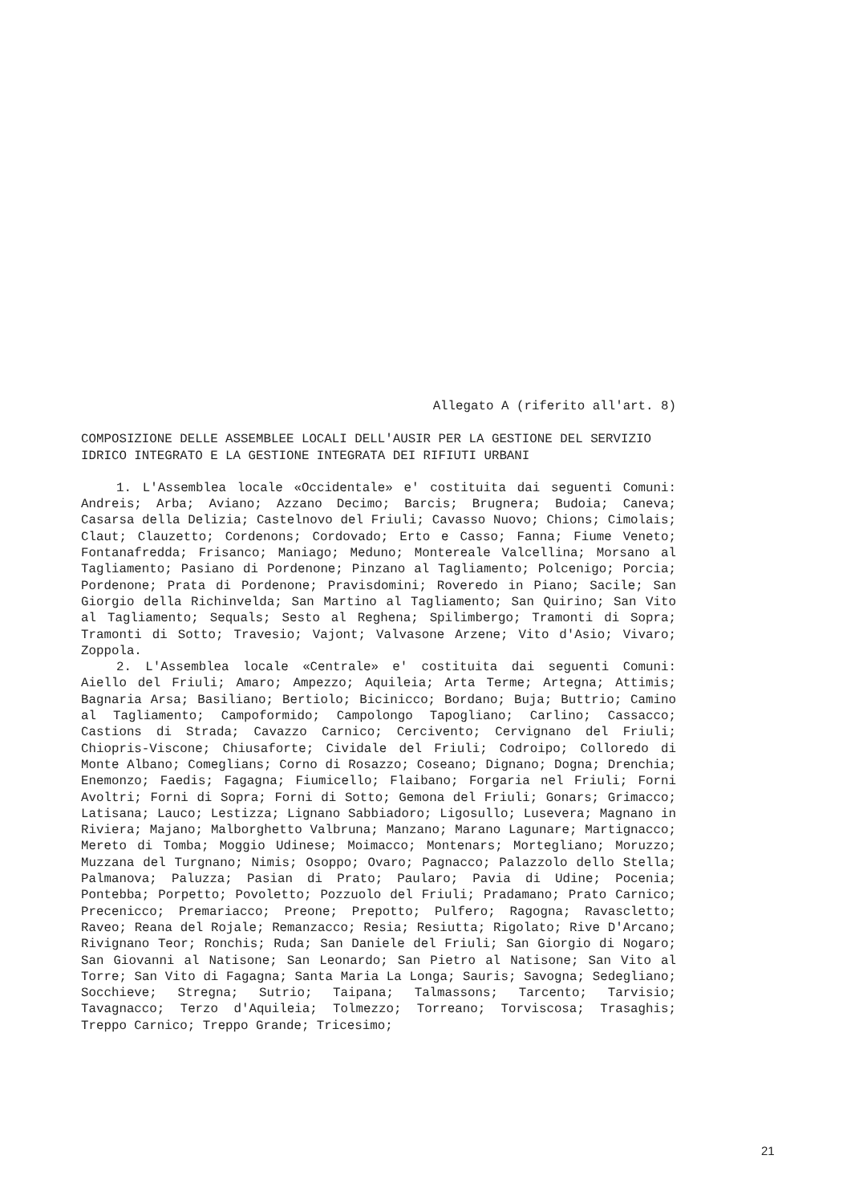Allegato A (riferito all'art. 8)
COMPOSIZIONE DELLE ASSEMBLEE LOCALI DELL'AUSIR PER LA GESTIONE DEL SERVIZIO IDRICO INTEGRATO E LA GESTIONE INTEGRATA DEI RIFIUTI URBANI
1. L'Assemblea locale «Occidentale» e' costituita dai seguenti Comuni: Andreis; Arba; Aviano; Azzano Decimo; Barcis; Brugnera; Budoia; Caneva; Casarsa della Delizia; Castelnovo del Friuli; Cavasso Nuovo; Chions; Cimolais; Claut; Clauzetto; Cordenons; Cordovado; Erto e Casso; Fanna; Fiume Veneto; Fontanafredda; Frisanco; Maniago; Meduno; Montereale Valcellina; Morsano al Tagliamento; Pasiano di Pordenone; Pinzano al Tagliamento; Polcenigo; Porcia; Pordenone; Prata di Pordenone; Pravisdomini; Roveredo in Piano; Sacile; San Giorgio della Richinvelda; San Martino al Tagliamento; San Quirino; San Vito al Tagliamento; Sequals; Sesto al Reghena; Spilimbergo; Tramonti di Sopra; Tramonti di Sotto; Travesio; Vajont; Valvasone Arzene; Vito d'Asio; Vivaro; Zoppola.
2. L'Assemblea locale «Centrale» e' costituita dai seguenti Comuni: Aiello del Friuli; Amaro; Ampezzo; Aquileia; Arta Terme; Artegna; Attimis; Bagnaria Arsa; Basiliano; Bertiolo; Bicinicco; Bordano; Buja; Buttrio; Camino al Tagliamento; Campoformido; Campolongo Tapogliano; Carlino; Cassacco; Castions di Strada; Cavazzo Carnico; Cercivento; Cervignano del Friuli; Chiopris-Viscone; Chiusaforte; Cividale del Friuli; Codroipo; Colloredo di Monte Albano; Comeglians; Corno di Rosazzo; Coseano; Dignano; Dogna; Drenchia; Enemonzo; Faedis; Fagagna; Fiumicello; Flaibano; Forgaria nel Friuli; Forni Avoltri; Forni di Sopra; Forni di Sotto; Gemona del Friuli; Gonars; Grimacco; Latisana; Lauco; Lestizza; Lignano Sabbiadoro; Ligosullo; Lusevera; Magnano in Riviera; Majano; Malborghetto Valbruna; Manzano; Marano Lagunare; Martignacco; Mereto di Tomba; Moggio Udinese; Moimacco; Montenars; Mortegliano; Moruzzo; Muzzana del Turgnano; Nimis; Osoppo; Ovaro; Pagnacco; Palazzolo dello Stella; Palmanova; Paluzza; Pasian di Prato; Paularo; Pavia di Udine; Pocenia; Pontebba; Porpetto; Povoletto; Pozzuolo del Friuli; Pradamano; Prato Carnico; Precenicco; Premariacco; Preone; Prepotto; Pulfero; Ragogna; Ravascletto; Raveo; Reana del Rojale; Remanzacco; Resia; Resiutta; Rigolato; Rive D'Arcano; Rivignano Teor; Ronchis; Ruda; San Daniele del Friuli; San Giorgio di Nogaro; San Giovanni al Natisone; San Leonardo; San Pietro al Natisone; San Vito al Torre; San Vito di Fagagna; Santa Maria La Longa; Sauris; Savogna; Sedegliano; Socchieve; Stregna; Sutrio; Taipana; Talmassons; Tarcento; Tarvisio; Tavagnacco; Terzo d'Aquileia; Tolmezzo; Torreano; Torviscosa; Trasaghis; Treppo Carnico; Treppo Grande; Tricesimo;
21